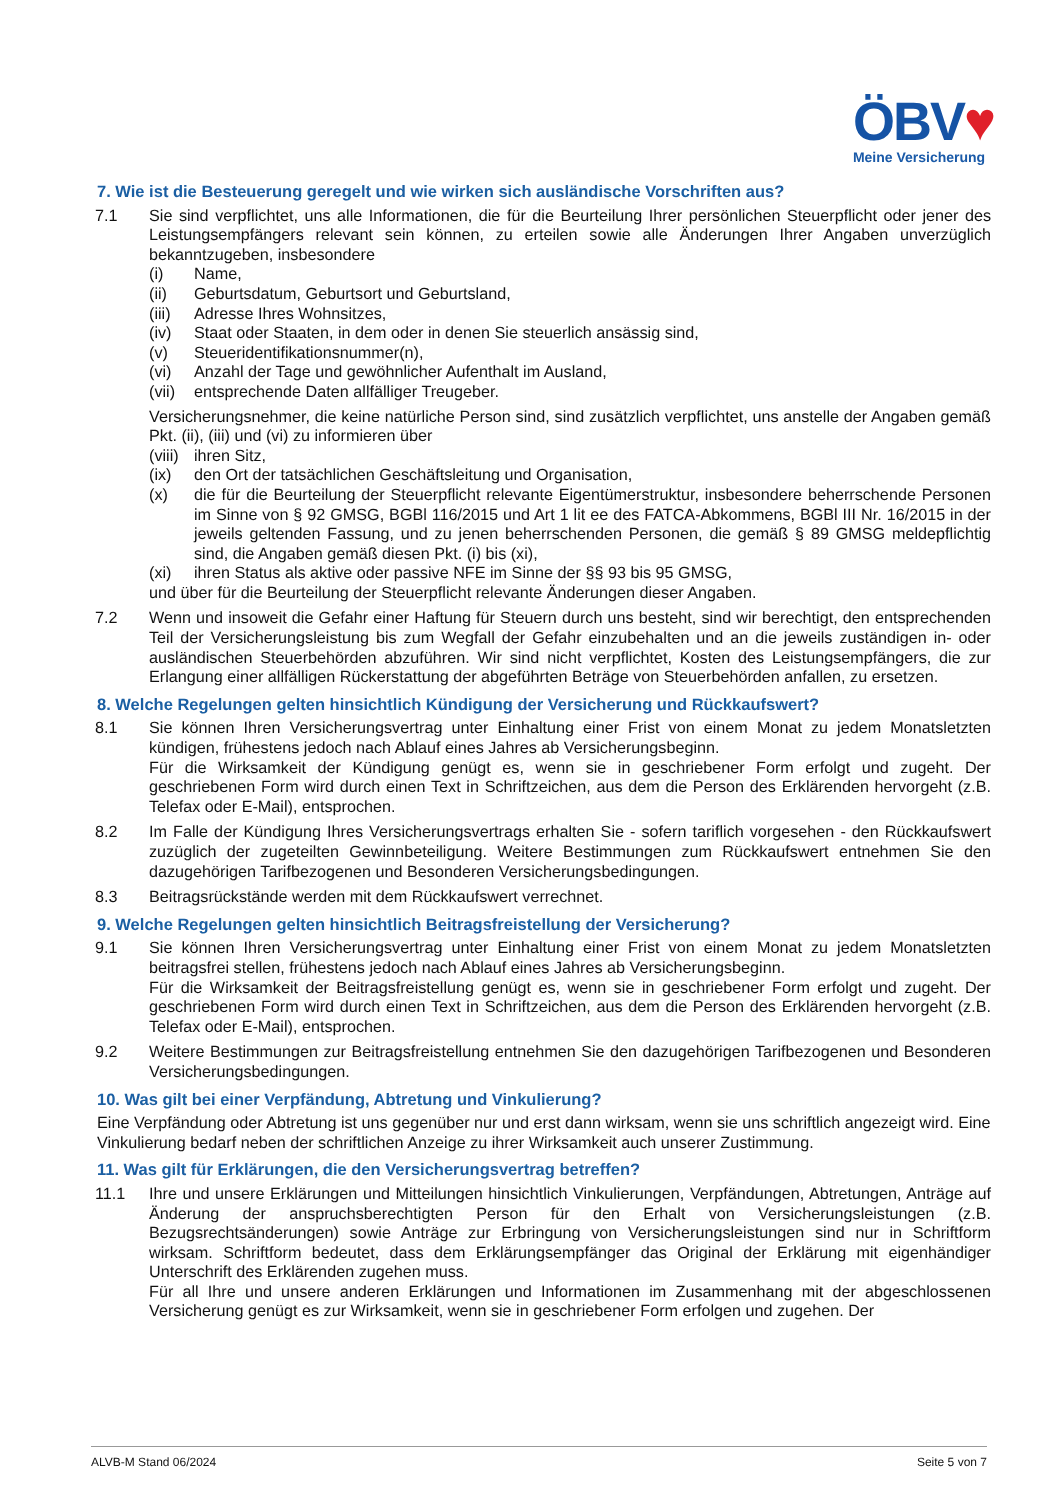ÖBV♥
Meine Versicherung
7. Wie ist die Besteuerung geregelt und wie wirken sich ausländische Vorschriften aus?
7.1 Sie sind verpflichtet, uns alle Informationen, die für die Beurteilung Ihrer persönlichen Steuerpflicht oder jener des Leistungsempfängers relevant sein können, zu erteilen sowie alle Änderungen Ihrer Angaben unverzüglich bekanntzugeben, insbesondere
(i) Name,
(ii) Geburtsdatum, Geburtsort und Geburtsland,
(iii) Adresse Ihres Wohnsitzes,
(iv) Staat oder Staaten, in dem oder in denen Sie steuerlich ansässig sind,
(v) Steueridentifikationsnummer(n),
(vi) Anzahl der Tage und gewöhnlicher Aufenthalt im Ausland,
(vii) entsprechende Daten allfälliger Treugeber.
Versicherungsnehmer, die keine natürliche Person sind, sind zusätzlich verpflichtet, uns anstelle der Angaben gemäß Pkt. (ii), (iii) und (vi) zu informieren über
(viii) ihren Sitz,
(ix) den Ort der tatsächlichen Geschäftsleitung und Organisation,
(x) die für die Beurteilung der Steuerpflicht relevante Eigentümerstruktur, insbesondere beherrschende Personen im Sinne von § 92 GMSG, BGBl 116/2015 und Art 1 lit ee des FATCA-Abkommens, BGBl III Nr. 16/2015 in der jeweils geltenden Fassung, und zu jenen beherrschenden Personen, die gemäß § 89 GMSG meldepflichtig sind, die Angaben gemäß diesen Pkt. (i) bis (xi),
(xi) ihren Status als aktive oder passive NFE im Sinne der §§ 93 bis 95 GMSG,
und über für die Beurteilung der Steuerpflicht relevante Änderungen dieser Angaben.
7.2 Wenn und insoweit die Gefahr einer Haftung für Steuern durch uns besteht, sind wir berechtigt, den entsprechenden Teil der Versicherungsleistung bis zum Wegfall der Gefahr einzubehalten und an die jeweils zuständigen in- oder ausländischen Steuerbehörden abzuführen. Wir sind nicht verpflichtet, Kosten des Leistungsempfängers, die zur Erlangung einer allfälligen Rückerstattung der abgeführten Beträge von Steuerbehörden anfallen, zu ersetzen.
8. Welche Regelungen gelten hinsichtlich Kündigung der Versicherung und Rückkaufswert?
8.1 Sie können Ihren Versicherungsvertrag unter Einhaltung einer Frist von einem Monat zu jedem Monatsletzten kündigen, frühestens jedoch nach Ablauf eines Jahres ab Versicherungsbeginn.
Für die Wirksamkeit der Kündigung genügt es, wenn sie in geschriebener Form erfolgt und zugeht. Der geschriebenen Form wird durch einen Text in Schriftzeichen, aus dem die Person des Erklärenden hervorgeht (z.B. Telefax oder E-Mail), entsprochen.
8.2 Im Falle der Kündigung Ihres Versicherungsvertrags erhalten Sie - sofern tariflich vorgesehen - den Rückkaufswert zuzüglich der zugeteilten Gewinnbeteiligung. Weitere Bestimmungen zum Rückkaufswert entnehmen Sie den dazugehörigen Tarifbezogenen und Besonderen Versicherungsbedingungen.
8.3 Beitragsrückstände werden mit dem Rückkaufswert verrechnet.
9. Welche Regelungen gelten hinsichtlich Beitragsfreistellung der Versicherung?
9.1 Sie können Ihren Versicherungsvertrag unter Einhaltung einer Frist von einem Monat zu jedem Monatsletzten beitragsfrei stellen, frühestens jedoch nach Ablauf eines Jahres ab Versicherungsbeginn.
Für die Wirksamkeit der Beitragsfreistellung genügt es, wenn sie in geschriebener Form erfolgt und zugeht. Der geschriebenen Form wird durch einen Text in Schriftzeichen, aus dem die Person des Erklärenden hervorgeht (z.B. Telefax oder E-Mail), entsprochen.
9.2 Weitere Bestimmungen zur Beitragsfreistellung entnehmen Sie den dazugehörigen Tarifbezogenen und Besonderen Versicherungsbedingungen.
10. Was gilt bei einer Verpfändung, Abtretung und Vinkulierung?
Eine Verpfändung oder Abtretung ist uns gegenüber nur und erst dann wirksam, wenn sie uns schriftlich angezeigt wird. Eine Vinkulierung bedarf neben der schriftlichen Anzeige zu ihrer Wirksamkeit auch unserer Zustimmung.
11. Was gilt für Erklärungen, die den Versicherungsvertrag betreffen?
11.1 Ihre und unsere Erklärungen und Mitteilungen hinsichtlich Vinkulierungen, Verpfändungen, Abtretungen, Anträge auf Änderung der anspruchsberechtigten Person für den Erhalt von Versicherungsleistungen (z.B. Bezugsrechtsänderungen) sowie Anträge zur Erbringung von Versicherungsleistungen sind nur in Schriftform wirksam. Schriftform bedeutet, dass dem Erklärungsempfänger das Original der Erklärung mit eigenhändiger Unterschrift des Erklärenden zugehen muss.
Für all Ihre und unsere anderen Erklärungen und Informationen im Zusammenhang mit der abgeschlossenen Versicherung genügt es zur Wirksamkeit, wenn sie in geschriebener Form erfolgen und zugehen. Der
ALVB-M Stand 06/2024 Seite 5 von 7